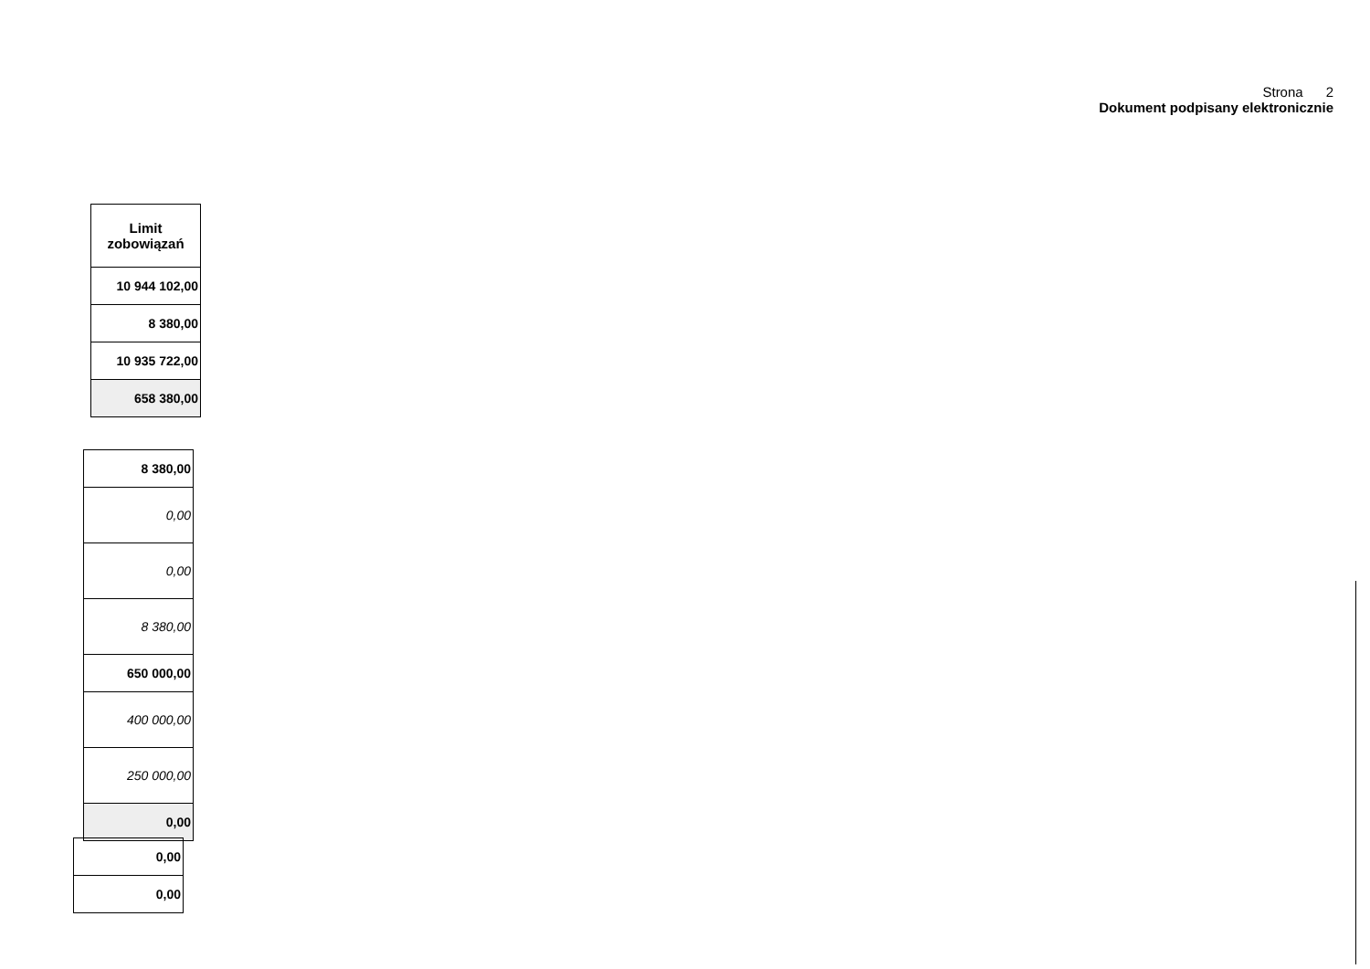Strona 2
Dokument podpisany elektronicznie
| Limit zobowiązań |
| --- |
| 10 944 102,00 |
| 8 380,00 |
| 10 935 722,00 |
| 658 380,00 |
| 8 380,00 |
| 0,00 |
| 0,00 |
| 8 380,00 |
| 650 000,00 |
| 400 000,00 |
| 250 000,00 |
| 0,00 |
| 0,00 |
| 0,00 |